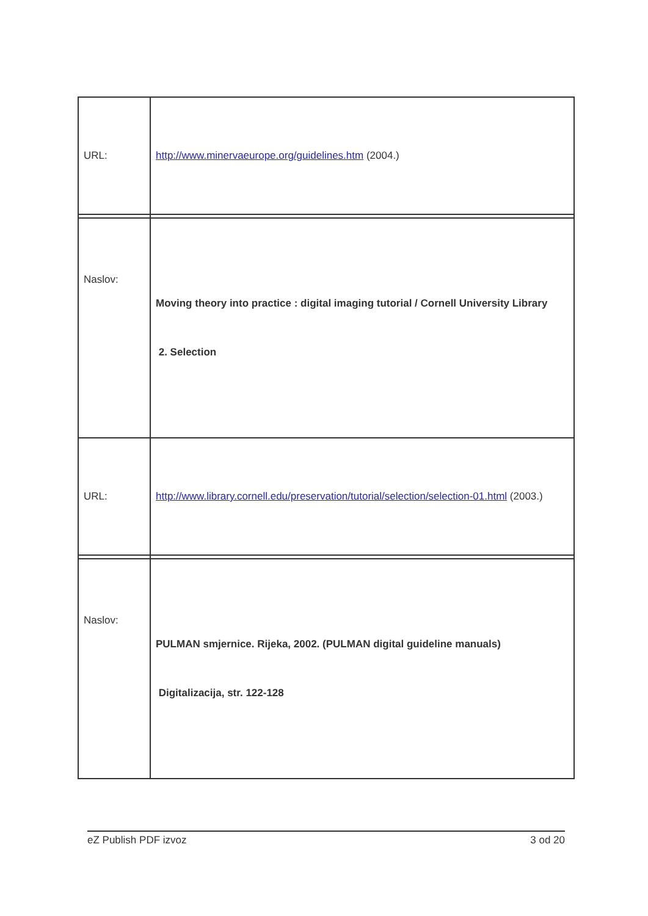| URL: | http://www.minervaeurope.org/guidelines.htm (2004.) |
| Naslov: | Moving theory into practice : digital imaging tutorial / Cornell University Library 2. Selection |
| URL: | http://www.library.cornell.edu/preservation/tutorial/selection/selection-01.html (2003.) |
| Naslov: | PULMAN smjernice. Rijeka, 2002. (PULMAN digital guideline manuals) Digitalizacija, str. 122-128 |
eZ Publish PDF izvoz 3 od 20